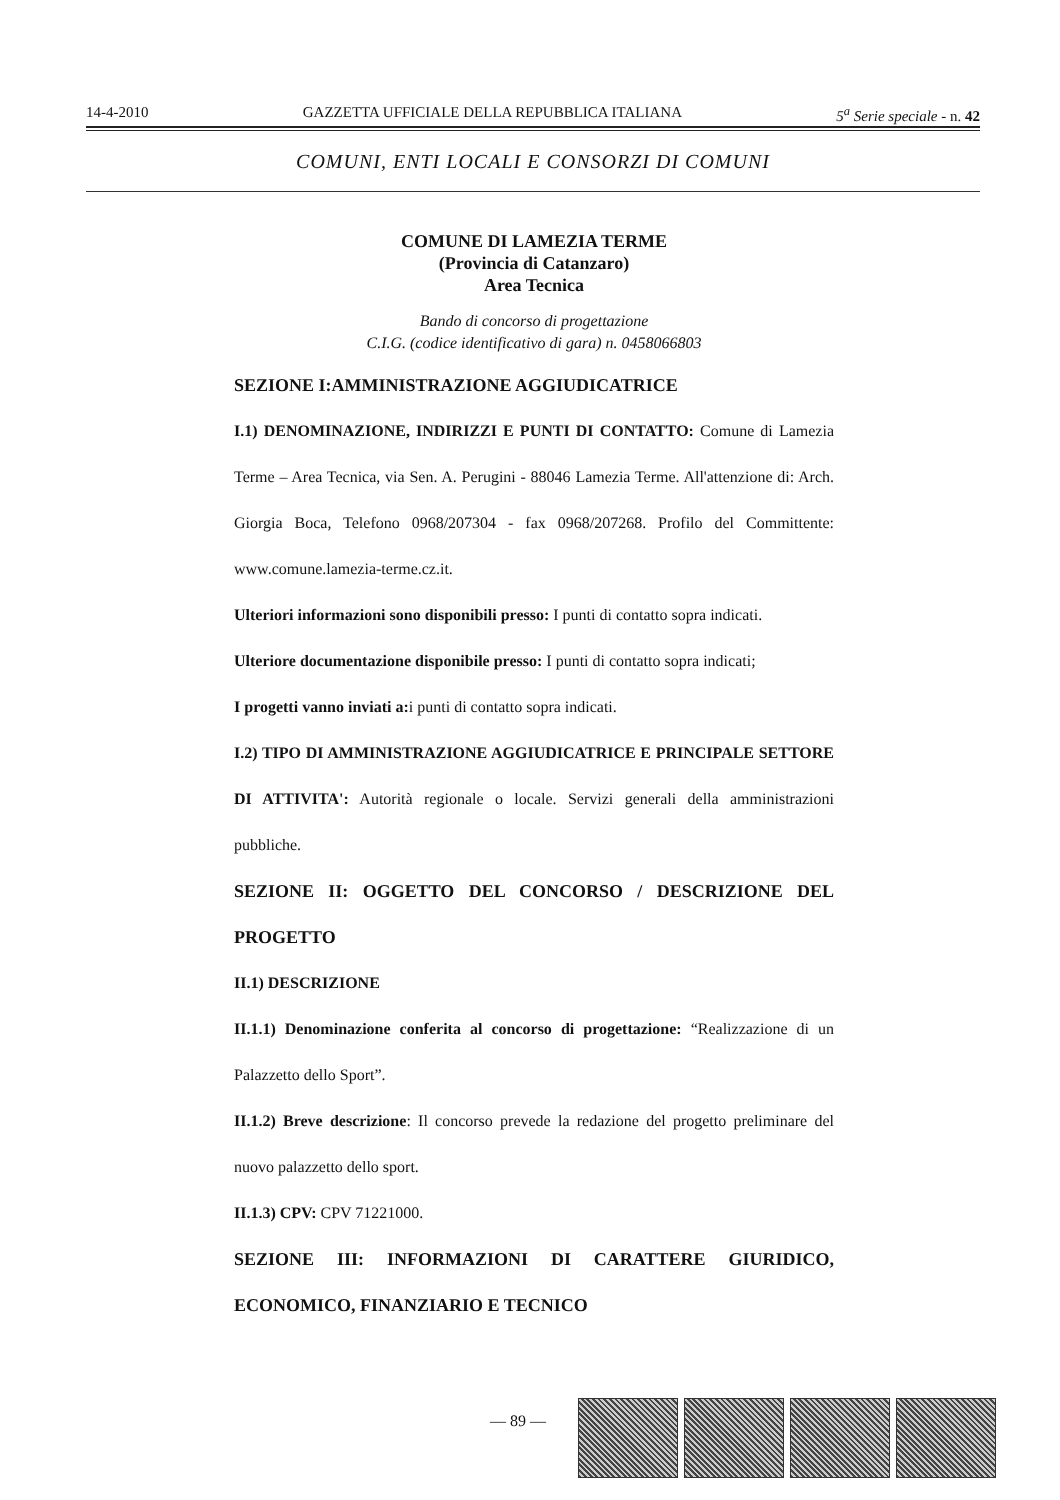14-4-2010 GAZZETTA UFFICIALE DELLA REPUBBLICA ITALIANA 5<sup>a</sup> Serie speciale - n. 42
COMUNI, ENTI LOCALI E CONSORZI DI COMUNI
COMUNE DI LAMEZIA TERME
(Provincia di Catanzaro)
Area Tecnica
Bando di concorso di progettazione
C.I.G. (codice identificativo di gara) n. 0458066803
SEZIONE I:AMMINISTRAZIONE AGGIUDICATRICE
I.1) DENOMINAZIONE, INDIRIZZI E PUNTI DI CONTATTO: Comune di Lamezia Terme – Area Tecnica, via Sen. A. Perugini - 88046 Lamezia Terme. All'attenzione di: Arch. Giorgia Boca, Telefono 0968/207304 - fax 0968/207268. Profilo del Committente: www.comune.lamezia-terme.cz.it.
Ulteriori informazioni sono disponibili presso: I punti di contatto sopra indicati.
Ulteriore documentazione disponibile presso: I punti di contatto sopra indicati;
I progetti vanno inviati a: i punti di contatto sopra indicati.
I.2) TIPO DI AMMINISTRAZIONE AGGIUDICATRICE E PRINCIPALE SETTORE DI ATTIVITA': Autorità regionale o locale. Servizi generali della amministrazioni pubbliche.
SEZIONE II: OGGETTO DEL CONCORSO / DESCRIZIONE DEL PROGETTO
II.1) DESCRIZIONE
II.1.1) Denominazione conferita al concorso di progettazione: “Realizzazione di un Palazzetto dello Sport”.
II.1.2) Breve descrizione: Il concorso prevede la redazione del progetto preliminare del nuovo palazzetto dello sport.
II.1.3) CPV: CPV 71221000.
SEZIONE III: INFORMAZIONI DI CARATTERE GIURIDICO, ECONOMICO, FINANZIARIO E TECNICO
— 89 —